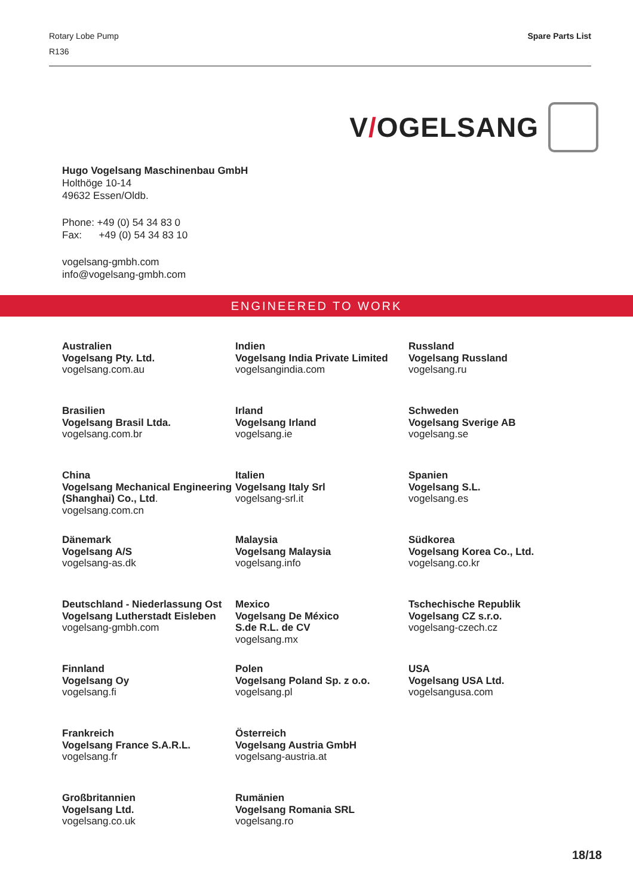Rotary Lobe Pump
R136
Spare Parts List
V/OGELSANG
Hugo Vogelsang Maschinenbau GmbH
Holthöge 10-14
49632 Essen/Oldb.
Phone: +49 (0) 54 34 83 0
Fax: +49 (0) 54 34 83 10
vogelsang-gmbh.com
info@vogelsang-gmbh.com
ENGINEERED TO WORK
Australien
Vogelsang Pty. Ltd.
vogelsang.com.au
Brasilien
Vogelsang Brasil Ltda.
vogelsang.com.br
China
Vogelsang Mechanical Engineering (Shanghai) Co., Ltd.
vogelsang.com.cn
Dänemark
Vogelsang A/S
vogelsang-as.dk
Deutschland - Niederlassung Ost
Vogelsang Lutherstadt Eisleben
vogelsang-gmbh.com
Finnland
Vogelsang Oy
vogelsang.fi
Frankreich
Vogelsang France S.A.R.L.
vogelsang.fr
Großbritannien
Vogelsang Ltd.
vogelsang.co.uk
Indien
Vogelsang India Private Limited
vogelsangindia.com
Irland
Vogelsang Irland
vogelsang.ie
Italien
Vogelsang Italy Srl
vogelsang-srl.it
Malaysia
Vogelsang Malaysia
vogelsang.info
Mexico
Vogelsang De México
S.de R.L. de CV
vogelsang.mx
Polen
Vogelsang Poland Sp. z o.o.
vogelsang.pl
Österreich
Vogelsang Austria GmbH
vogelsang-austria.at
Rumänien
Vogelsang Romania SRL
vogelsang.ro
Russland
Vogelsang Russland
vogelsang.ru
Schweden
Vogelsang Sverige AB
vogelsang.se
Spanien
Vogelsang S.L.
vogelsang.es
Südkorea
Vogelsang Korea Co., Ltd.
vogelsang.co.kr
Tschechische Republik
Vogelsang CZ s.r.o.
vogelsang-czech.cz
USA
Vogelsang USA Ltd.
vogelsangusa.com
18/18